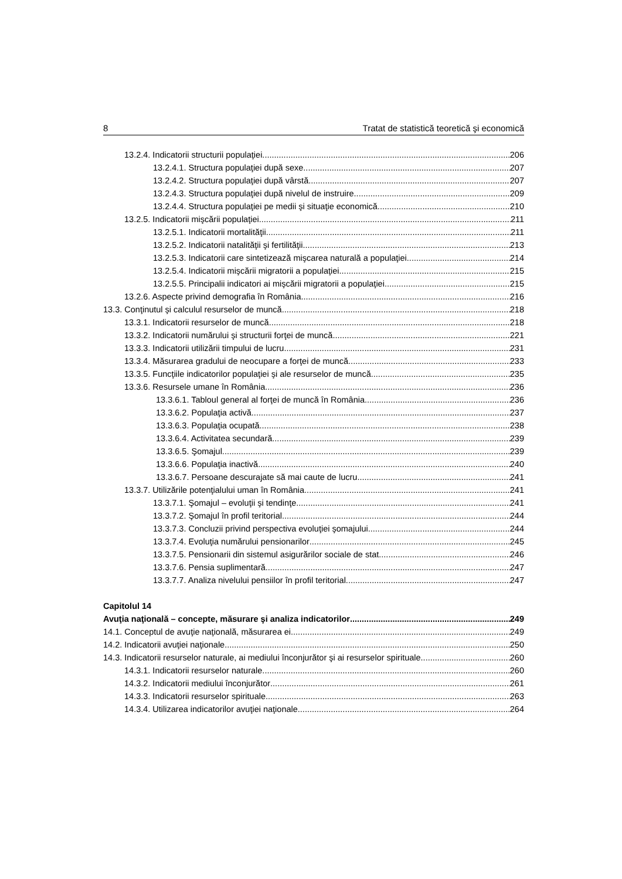8 Tratat de statistică teoretică şi economică
13.2.4. Indicatorii structurii populaţiei 206
13.2.4.1. Structura populaţiei după sexe 207
13.2.4.2. Structura populaţiei după vârstă 207
13.2.4.3. Structura populaţiei după nivelul de instruire 209
13.2.4.4. Structura populaţiei pe medii şi situaţie economică 210
13.2.5. Indicatorii mişcării populaţiei 211
13.2.5.1. Indicatorii mortalităţii 211
13.2.5.2. Indicatorii natalităţii şi fertilităţii 213
13.2.5.3. Indicatorii care sintetizează mişcarea naturală a populaţiei 214
13.2.5.4. Indicatorii mişcării migratorii a populaţiei 215
13.2.5.5. Principalii indicatori ai mişcării migratorii a populaţiei 215
13.2.6. Aspecte privind demografia în România 216
13.3. Conţinutul şi calculul resurselor de muncă 218
13.3.1. Indicatorii resurselor de muncă 218
13.3.2. Indicatorii numărului şi structurii forţei de muncă 221
13.3.3. Indicatorii utilizării timpului de lucru 231
13.3.4. Măsurarea gradului de neocupare a forţei de muncă 233
13.3.5. Funcţiile indicatorilor populaţiei şi ale resurselor de muncă 235
13.3.6. Resursele umane în România 236
13.3.6.1. Tabloul general al forţei de muncă în România 236
13.3.6.2. Populaţia activă 237
13.3.6.3. Populaţia ocupată 238
13.3.6.4. Activitatea secundară 239
13.3.6.5. Şomajul 239
13.3.6.6. Populaţia inactivă 240
13.3.6.7. Persoane descurajate să mai caute de lucru 241
13.3.7. Utilizările potenţialului uman în România 241
13.3.7.1. Şomajul – evoluţii şi tendinţe 241
13.3.7.2. Şomajul în profil teritorial 244
13.3.7.3. Concluzii privind perspectiva evoluţiei şomajului 244
13.3.7.4. Evoluţia numărului pensionarilor 245
13.3.7.5. Pensionarii din sistemul asigurărilor sociale de stat 246
13.3.7.6. Pensia suplimentară 247
13.3.7.7. Analiza nivelului pensiilor în profil teritorial 247
Capitolul 14
Avuţia naţională – concepte, măsurare şi analiza indicatorilor 249
14.1. Conceptul de avuţie naţională, măsurarea ei 249
14.2. Indicatorii avuţiei naţionale 250
14.3. Indicatorii resurselor naturale, ai mediului înconjurător şi ai resurselor spirituale 260
14.3.1. Indicatorii resurselor naturale 260
14.3.2. Indicatorii mediului înconjurător 261
14.3.3. Indicatorii resurselor spirituale 263
14.3.4. Utilizarea indicatorilor avuţiei naţionale 264